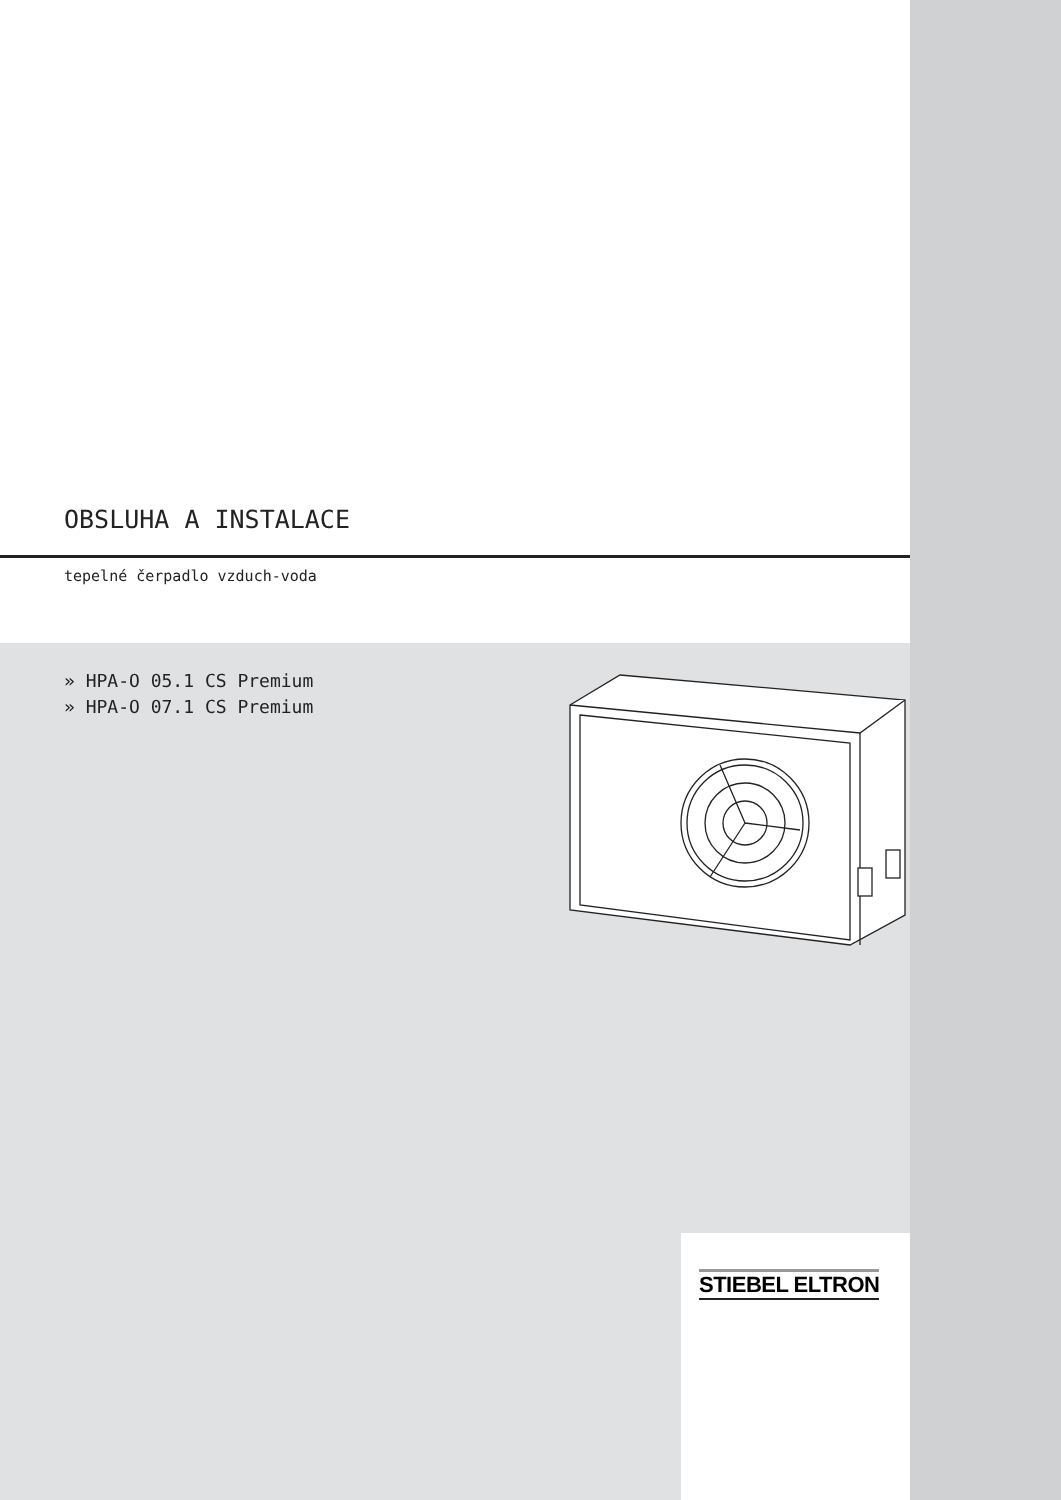OBSLUHA A INSTALACE
tepelné čerpadlo vzduch-voda
» HPA-O 05.1 CS Premium
» HPA-O 07.1 CS Premium
STIEBEL ELTRON